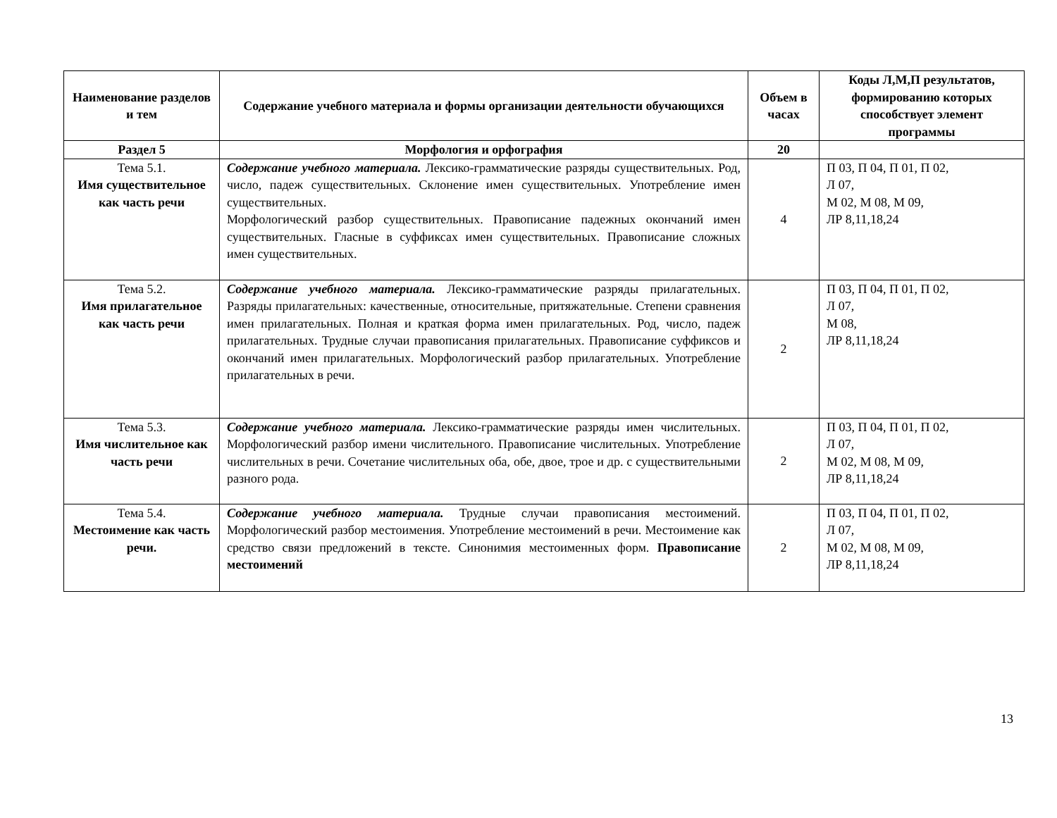| Наименование разделов и тем | Содержание учебного материала и формы организации деятельности обучающихся | Объем в часах | Коды Л,М,П результатов, формированию которых способствует элемент программы |
| --- | --- | --- | --- |
| Раздел 5 | Морфология и орфография | 20 | |
| Тема 5.1. Имя существительное как часть речи | Содержание учебного материала. Лексико-грамматические разряды существительных. Род, число, падеж существительных. Склонение имен существительных. Употребление имен существительных. Морфологический разбор существительных. Правописание падежных окончаний имен существительных. Гласные в суффиксах имен существительных. Правописание сложных имен существительных. | 4 | П 03, П 04, П 01, П 02, Л 07, М 02, М 08, М 09, ЛР 8,11,18,24 |
| Тема 5.2. Имя прилагательное как часть речи | Содержание учебного материала. Лексико-грамматические разряды прилагательных. Разряды прилагательных: качественные, относительные, притяжательные. Степени сравнения имен прилагательных. Полная и краткая форма имен прилагательных. Род, число, падеж прилагательных. Трудные случаи правописания прилагательных. Правописание суффиксов и окончаний имен прилагательных. Морфологический разбор прилагательных. Употребление прилагательных в речи. | 2 | П 03, П 04, П 01, П 02, Л 07, М 08, ЛР 8,11,18,24 |
| Тема 5.3. Имя числительное как часть речи | Содержание учебного материала. Лексико-грамматические разряды имен числительных. Морфологический разбор имени числительного. Правописание числительных. Употребление числительных в речи. Сочетание числительных оба, обе, двое, трое и др. с существительными разного рода. | 2 | П 03, П 04, П 01, П 02, Л 07, М 02, М 08, М 09, ЛР 8,11,18,24 |
| Тема 5.4. Местоимение как часть речи. | Содержание учебного материала. Трудные случаи правописания местоимений. Морфологический разбор местоимения. Употребление местоимений в речи. Местоимение как средство связи предложений в тексте. Синонимия местоименных форм. Правописание местоимений | 2 | П 03, П 04, П 01, П 02, Л 07, М 02, М 08, М 09, ЛР 8,11,18,24 |
13